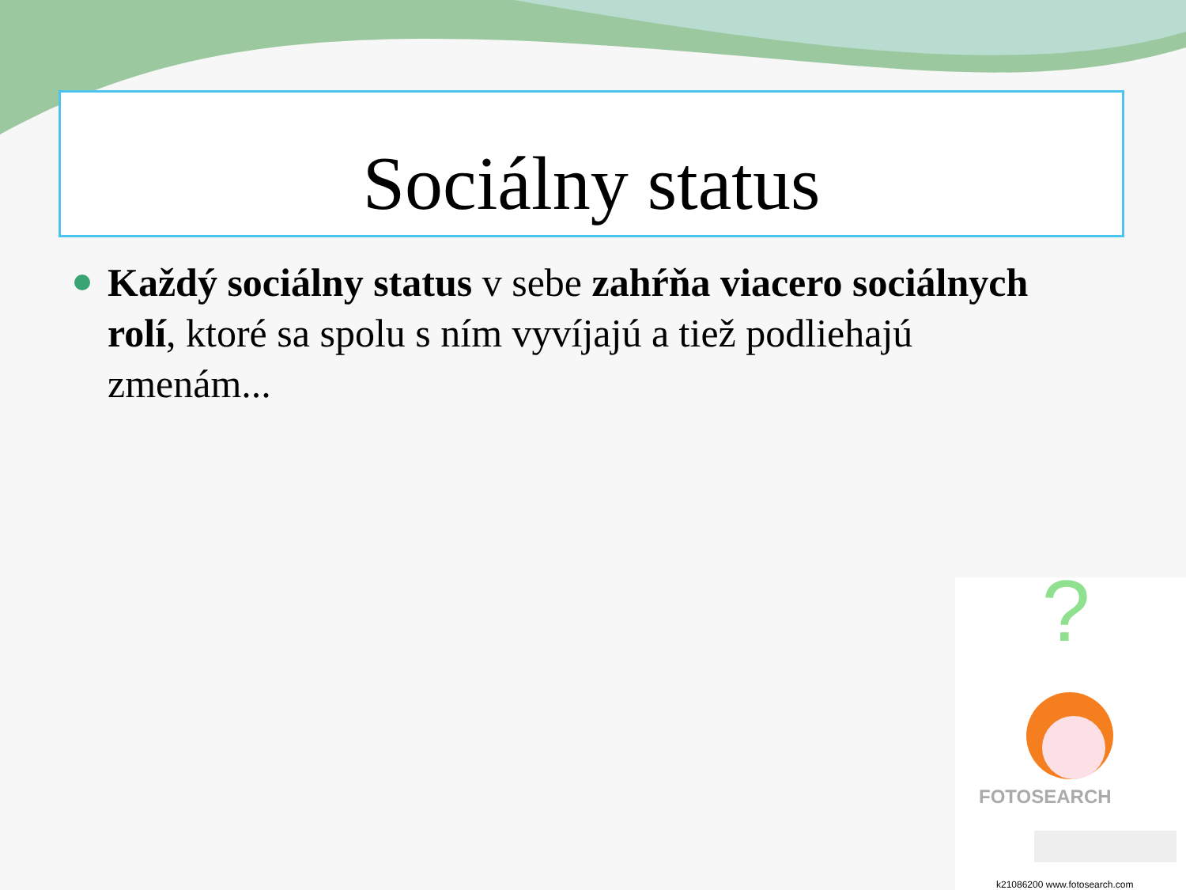Sociálny status
Každý sociálny status v sebe zahŕňa viacero sociálnych rolí, ktoré sa spolu s ním vyvíjajú a tiež podliehajú zmenám...
?
FOTOSEARCH
k21086200 www.fotosearch.com